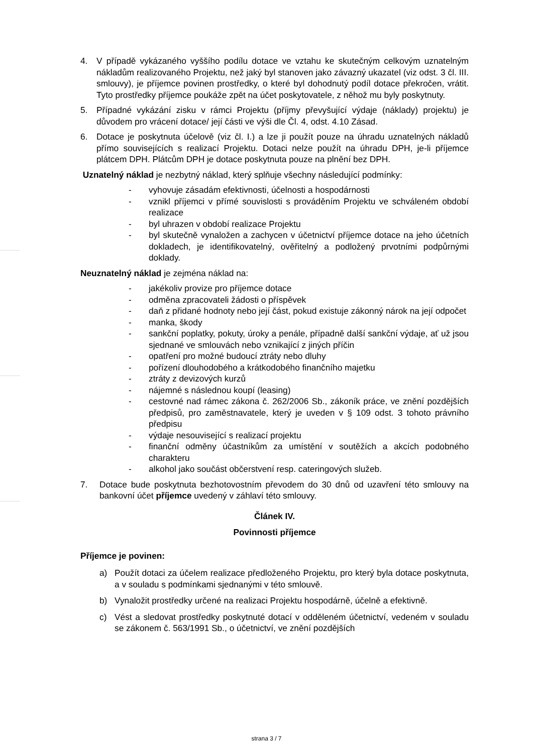4. V případě vykázaného vyššího podílu dotace ve vztahu ke skutečným celkovým uznatelným nákladům realizovaného Projektu, než jaký byl stanoven jako závazný ukazatel (viz odst. 3 čl. III. smlouvy), je příjemce povinen prostředky, o které byl dohodnutý podíl dotace překročen, vrátit. Tyto prostředky příjemce poukáže zpět na účet poskytovatele, z něhož mu byly poskytnuty.
5. Případné vykázání zisku v rámci Projektu (příjmy převyšující výdaje (náklady) projektu) je důvodem pro vrácení dotace/ její části ve výši dle Čl. 4, odst. 4.10 Zásad.
6. Dotace je poskytnuta účelově (viz čl. I.) a lze ji použít pouze na úhradu uznatelných nákladů přímo souvisejících s realizací Projektu. Dotaci nelze použít na úhradu DPH, je-li příjemce plátcem DPH. Plátcům DPH je dotace poskytnuta pouze na plnění bez DPH.
Uznatelný náklad je nezbytný náklad, který splňuje všechny následující podmínky:
- vyhovuje zásadám efektivnosti, účelnosti a hospodárnosti
- vznikl příjemci v přímé souvislosti s prováděním Projektu ve schváleném období realizace
- byl uhrazen v období realizace Projektu
- byl skutečně vynaložen a zachycen v účetnictví příjemce dotace na jeho účetních dokladech, je identifikovatelný, ověřitelný a podložený prvotními podpůrnými doklady.
Neuznatelný náklad je zejména náklad na:
- jakékoliv provize pro příjemce dotace
- odměna zpracovateli žádosti o příspěvek
- daň z přidané hodnoty nebo její část, pokud existuje zákonný nárok na její odpočet
- manka, škody
- sankční poplatky, pokuty, úroky a penále, případně další sankční výdaje, ať už jsou sjednané ve smlouvách nebo vznikající z jiných příčin
- opatření pro možné budoucí ztráty nebo dluhy
- pořízení dlouhodobého a krátkodobého finančního majetku
- ztráty z devizových kurzů
- nájemné s následnou koupí (leasing)
- cestovné nad rámec zákona č. 262/2006 Sb., zákoník práce, ve znění pozdějších předpisů, pro zaměstnavatele, který je uveden v § 109 odst. 3 tohoto právního předpisu
- výdaje nesouvisející s realizací projektu
- finanční odměny účastníkům za umístění v soutěžích a akcích podobného charakteru
- alkohol jako součást občerstvení resp. cateringových služeb.
7. Dotace bude poskytnuta bezhotovostním převodem do 30 dnů od uzavření této smlouvy na bankovní účet příjemce uvedený v záhlaví této smlouvy.
Článek IV.
Povinnosti příjemce
Příjemce je povinen:
a) Použít dotaci za účelem realizace předloženého Projektu, pro který byla dotace poskytnuta, a v souladu s podmínkami sjednanými v této smlouvě.
b) Vynaložit prostředky určené na realizaci Projektu hospodárně, účelně a efektivně.
c) Vést a sledovat prostředky poskytnuté dotací v odděleném účetnictví, vedeném v souladu se zákonem č. 563/1991 Sb., o účetnictví, ve znění pozdějších
strana 3 / 7